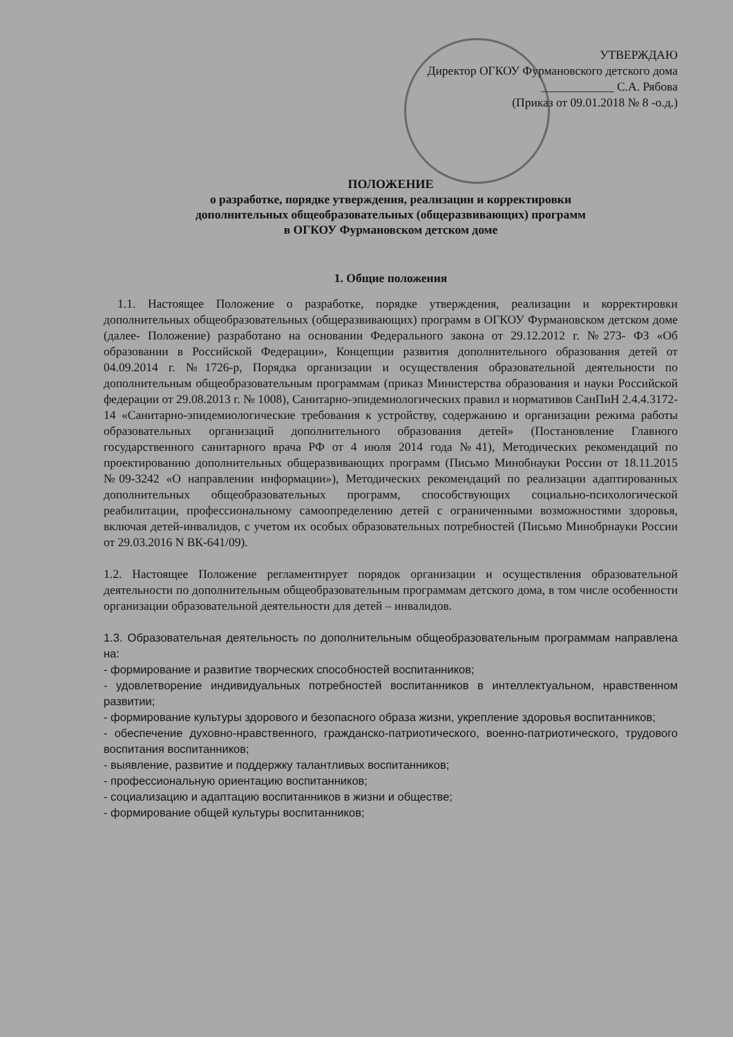УТВЕРЖДАЮ
Директор ОГКОУ Фурмановского детского дома
____________ С.А. Рябова
(Приказ от 09.01.2018 № 8 -о.д.)
ПОЛОЖЕНИЕ
о разработке, порядке утверждения, реализации и корректировки
дополнительных общеобразовательных (общеразвивающих) программ
в ОГКОУ Фурмановском детском доме
1. Общие положения
1.1. Настоящее Положение о разработке, порядке утверждения, реализации и корректировки дополнительных общеобразовательных (общеразвивающих) программ в ОГКОУ Фурмановском детском доме (далее- Положение) разработано на основании Федерального закона от 29.12.2012 г. №273- ФЗ «Об образовании в Российской Федерации», Концепции развития дополнительного образования детей от 04.09.2014 г. №1726-р, Порядка организации и осуществления образовательной деятельности по дополнительным общеобразовательным программам (приказ Министерства образования и науки Российской федерации от 29.08.2013 г. № 1008), Санитарно-эпидемиологических правил и нормативов СанПиН 2.4.4.3172-14 «Санитарно-эпидемиологические требования к устройству, содержанию и организации режима работы образовательных организаций дополнительного образования детей» (Постановление Главного государственного санитарного врача РФ от 4 июля 2014 года №41), Методических рекомендаций по проектированию дополнительных общеразвивающих программ (Письмо Минобнауки России от 18.11.2015 №09-3242 «О направлении информации»), Методических рекомендаций по реализации адаптированных дополнительных общеобразовательных программ, способствующих социально-психологической реабилитации, профессиональному самоопределению детей с ограниченными возможностями здоровья, включая детей-инвалидов, с учетом их особых образовательных потребностей (Письмо Минобрнауки России от 29.03.2016 N ВК-641/09).
1.2. Настоящее Положение регламентирует порядок организации и осуществления образовательной деятельности по дополнительным общеобразовательным программам детского дома, в том числе особенности организации образовательной деятельности для детей – инвалидов.
1.3. Образовательная деятельность по дополнительным общеобразовательным программам направлена на:
- формирование и развитие творческих способностей воспитанников;
- удовлетворение индивидуальных потребностей воспитанников в интеллектуальном, нравственном развитии;
- формирование культуры здорового и безопасного образа жизни, укрепление здоровья воспитанников;
- обеспечение духовно-нравственного, гражданско-патриотического, военно-патриотического, трудового воспитания воспитанников;
- выявление, развитие и поддержку талантливых воспитанников;
- профессиональную ориентацию воспитанников;
- социализацию и адаптацию воспитанников в жизни и обществе;
- формирование общей культуры воспитанников;